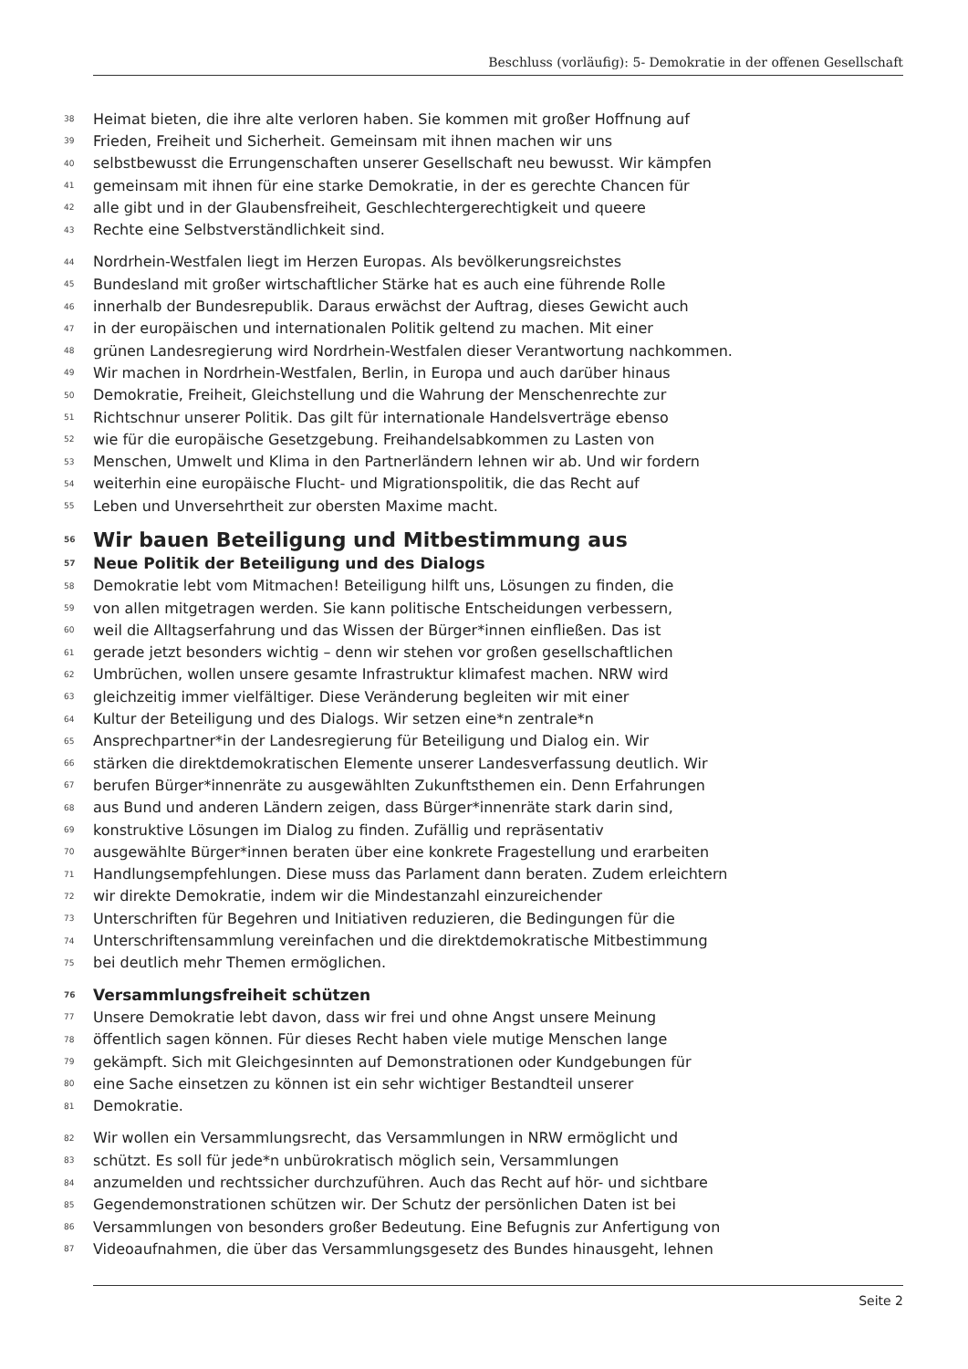Beschluss (vorläufig): 5- Demokratie in der offenen Gesellschaft
38 Heimat bieten, die ihre alte verloren haben. Sie kommen mit großer Hoffnung auf
39 Frieden, Freiheit und Sicherheit. Gemeinsam mit ihnen machen wir uns
40 selbstbewusst die Errungenschaften unserer Gesellschaft neu bewusst. Wir kämpfen
41 gemeinsam mit ihnen für eine starke Demokratie, in der es gerechte Chancen für
42 alle gibt und in der Glaubensfreiheit, Geschlechtergerechtigkeit und queere
43 Rechte eine Selbstverständlichkeit sind.
44 Nordrhein-Westfalen liegt im Herzen Europas. Als bevölkerungsreichstes
45 Bundesland mit großer wirtschaftlicher Stärke hat es auch eine führende Rolle
46 innerhalb der Bundesrepublik. Daraus erwächst der Auftrag, dieses Gewicht auch
47 in der europäischen und internationalen Politik geltend zu machen. Mit einer
48 grünen Landesregierung wird Nordrhein-Westfalen dieser Verantwortung nachkommen.
49 Wir machen in Nordrhein-Westfalen, Berlin, in Europa und auch darüber hinaus
50 Demokratie, Freiheit, Gleichstellung und die Wahrung der Menschenrechte zur
51 Richtschnur unserer Politik. Das gilt für internationale Handelsverträge ebenso
52 wie für die europäische Gesetzgebung. Freihandelsabkommen zu Lasten von
53 Menschen, Umwelt und Klima in den Partnerländern lehnen wir ab. Und wir fordern
54 weiterhin eine europäische Flucht- und Migrationspolitik, die das Recht auf
55 Leben und Unversehrtheit zur obersten Maxime macht.
56 Wir bauen Beteiligung und Mitbestimmung aus
57 Neue Politik der Beteiligung und des Dialogs
58 Demokratie lebt vom Mitmachen! Beteiligung hilft uns, Lösungen zu finden, die
59 von allen mitgetragen werden. Sie kann politische Entscheidungen verbessern,
60 weil die Alltagserfahrung und das Wissen der Bürger*innen einfließen. Das ist
61 gerade jetzt besonders wichtig – denn wir stehen vor großen gesellschaftlichen
62 Umbrüchen, wollen unsere gesamte Infrastruktur klimafest machen. NRW wird
63 gleichzeitig immer vielfältiger. Diese Veränderung begleiten wir mit einer
64 Kultur der Beteiligung und des Dialogs. Wir setzen eine*n zentrale*n
65 Ansprechpartner*in der Landesregierung für Beteiligung und Dialog ein. Wir
66 stärken die direktdemokratischen Elemente unserer Landesverfassung deutlich. Wir
67 berufen Bürger*innenräte zu ausgewählten Zukunftsthemen ein. Denn Erfahrungen
68 aus Bund und anderen Ländern zeigen, dass Bürger*innenräte stark darin sind,
69 konstruktive Lösungen im Dialog zu finden. Zufällig und repräsentativ
70 ausgewählte Bürger*innen beraten über eine konkrete Fragestellung und erarbeiten
71 Handlungsempfehlungen. Diese muss das Parlament dann beraten. Zudem erleichtern
72 wir direkte Demokratie, indem wir die Mindestanzahl einzureichender
73 Unterschriften für Begehren und Initiativen reduzieren, die Bedingungen für die
74 Unterschriftensammlung vereinfachen und die direktdemokratische Mitbestimmung
75 bei deutlich mehr Themen ermöglichen.
76 Versammlungsfreiheit schützen
77 Unsere Demokratie lebt davon, dass wir frei und ohne Angst unsere Meinung
78 öffentlich sagen können. Für dieses Recht haben viele mutige Menschen lange
79 gekämpft. Sich mit Gleichgesinnten auf Demonstrationen oder Kundgebungen für
80 eine Sache einsetzen zu können ist ein sehr wichtiger Bestandteil unserer
81 Demokratie.
82 Wir wollen ein Versammlungsrecht, das Versammlungen in NRW ermöglicht und
83 schützt. Es soll für jede*n unbürokratisch möglich sein, Versammlungen
84 anzumelden und rechtssicher durchzuführen. Auch das Recht auf hör- und sichtbare
85 Gegendemonstrationen schützen wir. Der Schutz der persönlichen Daten ist bei
86 Versammlungen von besonders großer Bedeutung. Eine Befugnis zur Anfertigung von
87 Videoaufnahmen, die über das Versammlungsgesetz des Bundes hinausgeht, lehnen
Seite 2